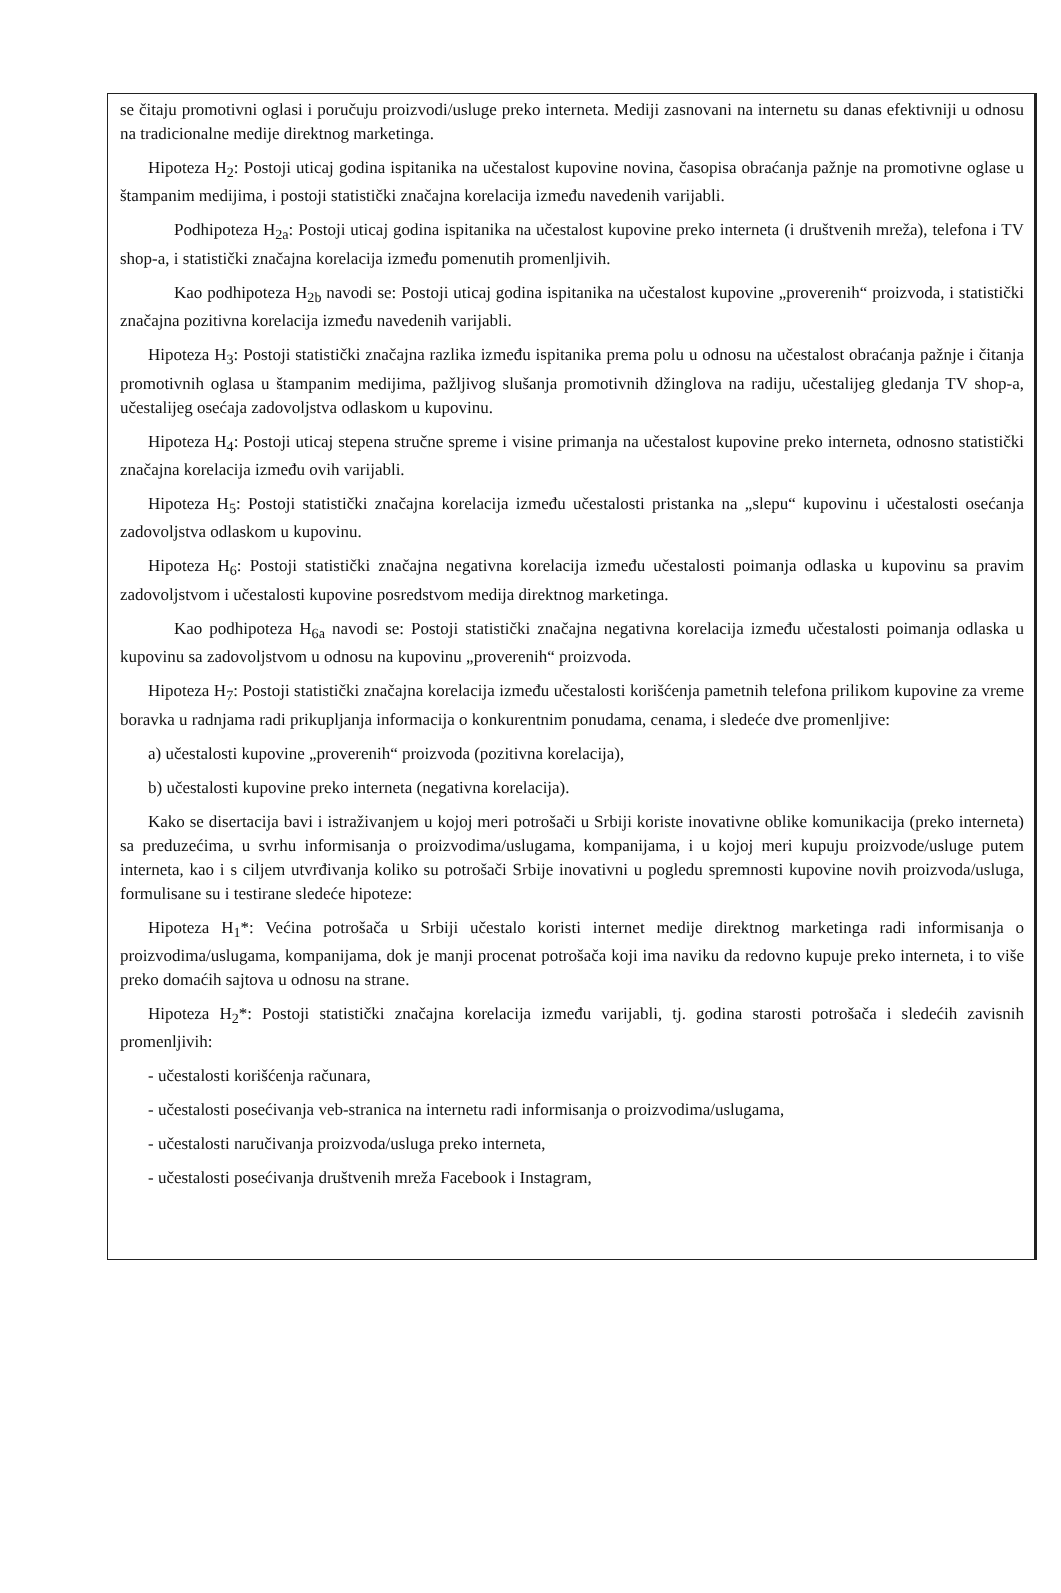se čitaju promotivni oglasi i poručuju proizvodi/usluge preko interneta. Mediji zasnovani na internetu su danas efektivniji u odnosu na tradicionalne medije direktnog marketinga.
Hipoteza H<sub>2</sub>: Postoji uticaj godina ispitanika na učestalost kupovine novina, časopisa obraćanja pažnje na promotivne oglase u štampanim medijima, i postoji statistički značajna korelacija između navedenih varijabli.
Podhipoteza H<sub>2a</sub>: Postoji uticaj godina ispitanika na učestalost kupovine preko interneta (i društvenih mreža), telefona i TV shop-a, i statistički značajna korelacija između pomenutih promenljivih.
Kao podhipoteza H<sub>2b</sub> navodi se: Postoji uticaj godina ispitanika na učestalost kupovine „proverenih“ proizvoda, i statistički značajna pozitivna korelacija između navedenih varijabli.
Hipoteza H<sub>3</sub>: Postoji statistički značajna razlika između ispitanika prema polu u odnosu na učestalost obraćanja pažnje i čitanja promotivnih oglasa u štampanim medijima, pažljivog slušanja promotivnih džinglova na radiju, učestalijeg gledanja TV shop-a, učestalijeg osećaja zadovoljstva odlaskom u kupovinu.
Hipoteza H<sub>4</sub>: Postoji uticaj stepena stručne spreme i visine primanja na učestalost kupovine preko interneta, odnosno statistički značajna korelacija između ovih varijabli.
Hipoteza H<sub>5</sub>: Postoji statistički značajna korelacija između učestalosti pristanka na „slepu“ kupovinu i učestalosti osećanja zadovoljstva odlaskom u kupovinu.
Hipoteza H<sub>6</sub>: Postoji statistički značajna negativna korelacija između učestalosti poimanja odlaska u kupovinu sa pravim zadovoljstvom i učestalosti kupovine posredstvom medija direktnog marketinga.
Kao podhipoteza H<sub>6a</sub> navodi se: Postoji statistički značajna negativna korelacija između učestalosti poimanja odlaska u kupovinu sa zadovoljstvom u odnosu na kupovinu „proverenih“ proizvoda.
Hipoteza H<sub>7</sub>: Postoji statistički značajna korelacija između učestalosti korišćenja pametnih telefona prilikom kupovine za vreme boravka u radnjama radi prikupljanja informacija o konkurentnim ponudama, cenama, i sledeće dve promenljive:
a) učestalosti kupovine „proverenih“ proizvoda (pozitivna korelacija),
b) učestalosti kupovine preko interneta (negativna korelacija).
Kako se disertacija bavi i istraživanjem u kojoj meri potrošači u Srbiji koriste inovativne oblike komunikacija (preko interneta) sa preduzećima, u svrhu informisanja o proizvodima/uslugama, kompanijama, i u kojoj meri kupuju proizvode/usluge putem interneta, kao i s ciljem utvrđivanja koliko su potrošači Srbije inovativni u pogledu spremnosti kupovine novih proizvoda/usluga, formulisane su i testirane sledeće hipoteze:
Hipoteza H<sub>1</sub>*: Većina potrošača u Srbiji učestalo koristi internet medije direktnog marketinga radi informisanja o proizvodima/uslugama, kompanijama, dok je manji procenat potrošača koji ima naviku da redovno kupuje preko interneta, i to više preko domaćih sajtova u odnosu na strane.
Hipoteza H<sub>2</sub>*: Postoji statistički značajna korelacija između varijabli, tj. godina starosti potrošača i sledećih zavisnih promenljivih:
- učestalosti korišćenja računara,
- učestalosti posećivanja veb-stranica na internetu radi informisanja o proizvodima/uslugama,
- učestalosti naručivanja proizvoda/usluga preko interneta,
- učestalosti posećivanja društvenih mreža Facebook i Instagram,